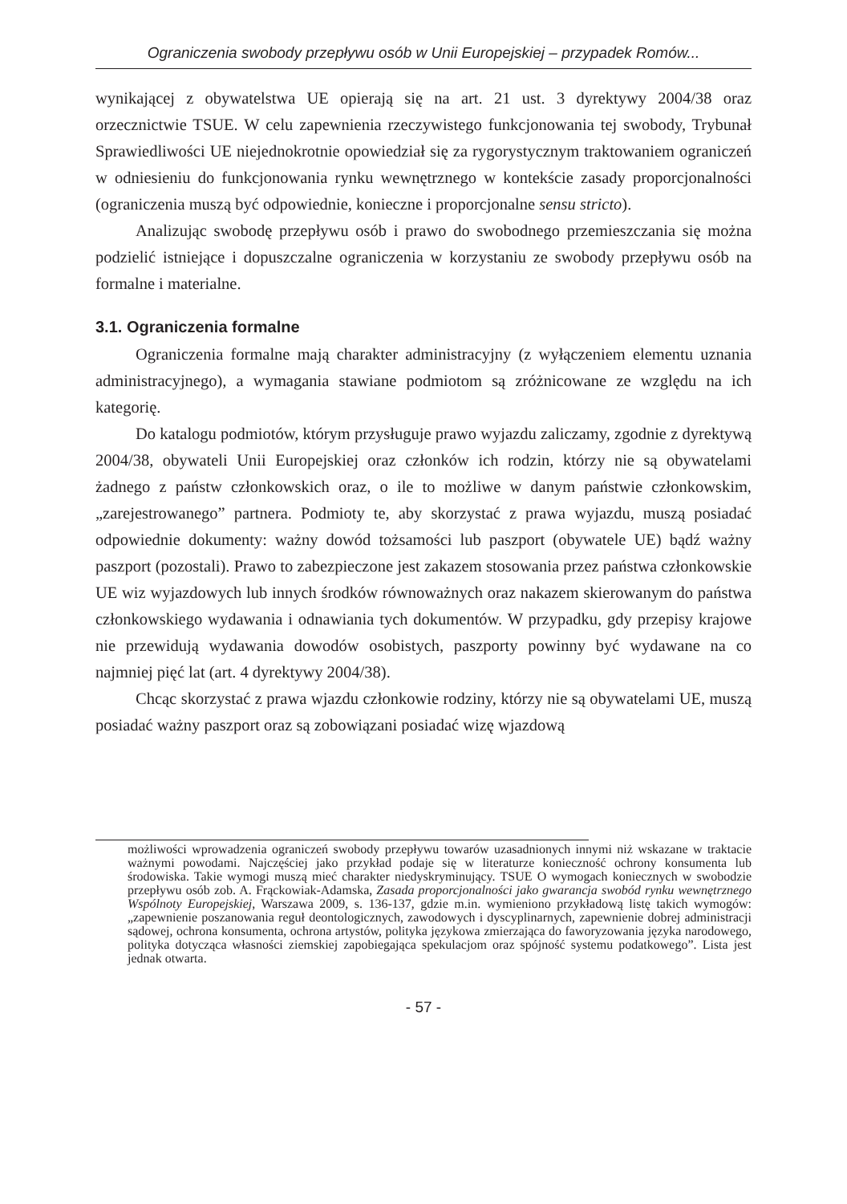Ograniczenia swobody przepływu osób w Unii Europejskiej – przypadek Romów...
wynikającej z obywatelstwa UE opierają się na art. 21 ust. 3 dyrektywy 2004/38 oraz orzecznictwie TSUE. W celu zapewnienia rzeczywistego funkcjonowania tej swobody, Trybunał Sprawiedliwości UE niejednokrotnie opowiedział się za rygorystycznym traktowaniem ograniczeń w odniesieniu do funkcjonowania rynku wewnętrznego w kontekście zasady proporcjonalności (ograniczenia muszą być odpowiednie, konieczne i proporcjonalne sensu stricto).
Analizując swobodę przepływu osób i prawo do swobodnego przemieszczania się można podzielić istniejące i dopuszczalne ograniczenia w korzystaniu ze swobody przepływu osób na formalne i materialne.
3.1. Ograniczenia formalne
Ograniczenia formalne mają charakter administracyjny (z wyłączeniem elementu uznania administracyjnego), a wymagania stawiane podmiotom są zróżnicowane ze względu na ich kategorię.
Do katalogu podmiotów, którym przysługuje prawo wyjazdu zaliczamy, zgodnie z dyrektywą 2004/38, obywateli Unii Europejskiej oraz członków ich rodzin, którzy nie są obywatelami żadnego z państw członkowskich oraz, o ile to możliwe w danym państwie członkowskim, „zarejestrowanego” partnera. Podmioty te, aby skorzystać z prawa wyjazdu, muszą posiadać odpowiednie dokumenty: ważny dowód tożsamości lub paszport (obywatele UE) bądź ważny paszport (pozostali). Prawo to zabezpieczone jest zakazem stosowania przez państwa członkowskie UE wiz wyjazdowych lub innych środków równoważnych oraz nakazem skierowanym do państwa członkowskiego wydawania i odnawiania tych dokumentów. W przypadku, gdy przepisy krajowe nie przewidują wydawania dowodów osobistych, paszporty powinny być wydawane na co najmniej pięć lat (art. 4 dyrektywy 2004/38).
Chcąc skorzystać z prawa wjazdu członkowie rodziny, którzy nie są obywatelami UE, muszą posiadać ważny paszport oraz są zobowiązani posiadać wizę wjazdową
możliwości wprowadzenia ograniczeń swobody przepływu towarów uzasadnionych innymi niż wskazane w traktacie ważnymi powodami. Najczęściej jako przykład podaje się w literaturze konieczność ochrony konsumenta lub środowiska. Takie wymogi muszą mieć charakter niedyskryminujący. TSUE O wymogach koniecznych w swobodzie przepływu osób zob. A. Frąckowiak-Adamska, Zasada proporcjonalności jako gwarancja swobód rynku wewnętrznego Wspólnoty Europejskiej, Warszawa 2009, s. 136-137, gdzie m.in. wymieniono przykładową listę takich wymogów: „zapewnienie poszanowania reguł deontologicznych, zawodowych i dyscyplinarnych, zapewnienie dobrej administracji sądowej, ochrona konsumenta, ochrona artystów, polityka językowa zmierzająca do faworyzowania języka narodowego, polityka dotycząca własności ziemskiej zapobiegająca spekulacjom oraz spójność systemu podatkowego”. Lista jest jednak otwarta.
- 57 -